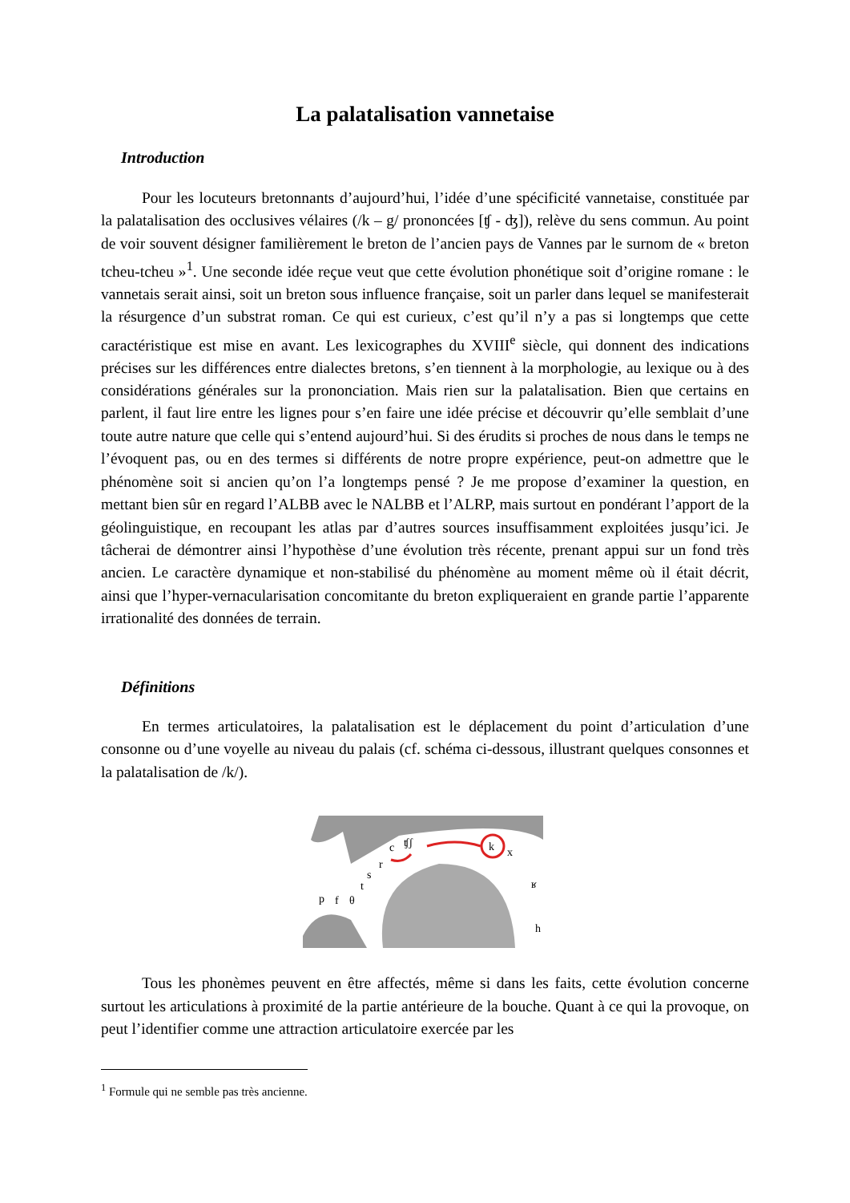La palatalisation vannetaise
Introduction
Pour les locuteurs bretonnants d’aujourd’hui, l’idée d’une spécificité vannetaise, constituée par la palatalisation des occlusives vélaires (/k – g/ prononcées [ʧ - ʤ]), relève du sens commun. Au point de voir souvent désigner familièrement le breton de l’ancien pays de Vannes par le surnom de « breton tcheu-tcheu »<sup>1</sup>. Une seconde idée reçue veut que cette évolution phonétique soit d’origine romane : le vannetais serait ainsi, soit un breton sous influence française, soit un parler dans lequel se manifesterait la résurgence d’un substrat roman. Ce qui est curieux, c’est qu’il n’y a pas si longtemps que cette caractéristique est mise en avant. Les lexicographes du XVIII<sup>e</sup> siècle, qui donnent des indications précises sur les différences entre dialectes bretons, s’en tiennent à la morphologie, au lexique ou à des considérations générales sur la prononciation. Mais rien sur la palatalisation. Bien que certains en parlent, il faut lire entre les lignes pour s’en faire une idée précise et découvrir qu’elle semblait d’une toute autre nature que celle qui s’entend aujourd’hui. Si des érudits si proches de nous dans le temps ne l’évoquent pas, ou en des termes si différents de notre propre expérience, peut-on admettre que le phénomène soit si ancien qu’on l’a longtemps pensé ? Je me propose d’examiner la question, en mettant bien sûr en regard l’ALBB avec le NALBB et l’ALRP, mais surtout en pondérant l’apport de la géolinguistique, en recoupant les atlas par d’autres sources insuffisamment exploitées jusqu’ici. Je tâcherai de démontrer ainsi l’hypothèse d’une évolution très récente, prenant appui sur un fond très ancien. Le caractère dynamique et non-stabilisé du phénomène au moment même où il était décrit, ainsi que l’hyper-vernacularisation concomitante du breton expliqueraient en grande partie l’apparente irrationalité des données de terrain.
Définitions
En termes articulatoires, la palatalisation est le déplacement du point d’articulation d’une consonne ou d’une voyelle au niveau du palais (cf. schéma ci-dessous, illustrant quelques consonnes et la palatalisation de /k/).
k
x
ʧʃ
c
r
s
t
p
f
θ
ʁ
h
Tous les phonèmes peuvent en être affectés, même si dans les faits, cette évolution concerne surtout les articulations à proximité de la partie antérieure de la bouche. Quant à ce qui la provoque, on peut l’identifier comme une attraction articulatoire exercée par les
<sup>1</sup> Formule qui ne semble pas très ancienne.